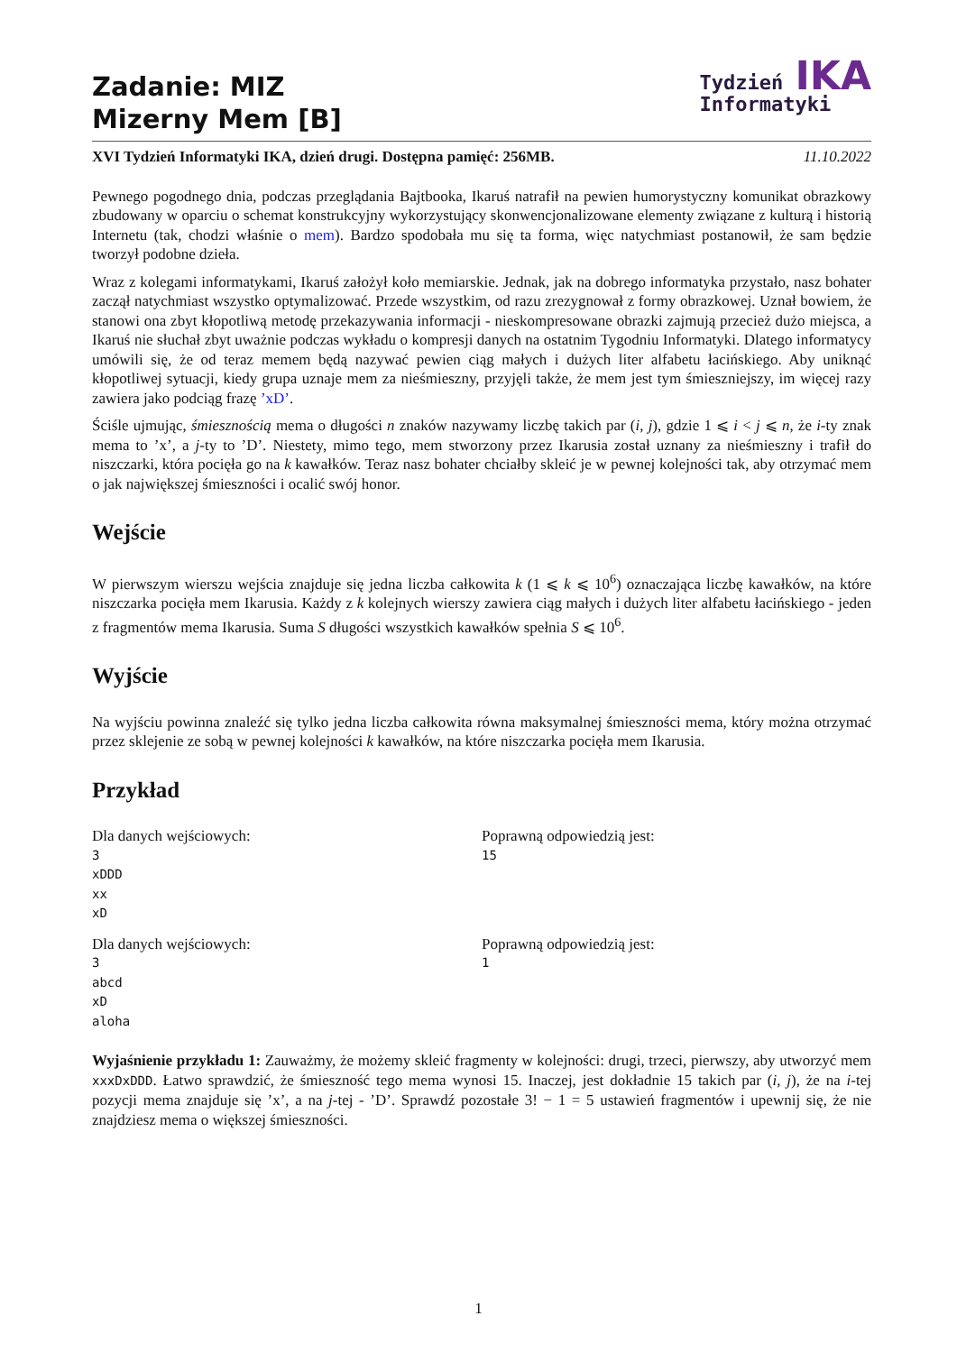Zadanie: MIZ
Mizerny Mem [B]
Tydzień IKA
Informatyki
XVI Tydzień Informatyki IKA, dzień drugi. Dostępna pamięć: 256MB. 11.10.2022
Pewnego pogodnego dnia, podczas przeglądania Bajtbooka, Ikaruś natrafił na pewien humorystyczny komunikat obrazkowy zbudowany w oparciu o schemat konstrukcyjny wykorzystujący skonwencjonalizowane elementy związane z kulturą i historią Internetu (tak, chodzi właśnie o mem). Bardzo spodobała mu się ta forma, więc natychmiast postanowił, że sam będzie tworzył podobne dzieła.
Wraz z kolegami informatykami, Ikaruś założył koło memiarskie. Jednak, jak na dobrego informatyka przystało, nasz bohater zaczął natychmiast wszystko optymalizować. Przede wszystkim, od razu zrezygnował z formy obrazkowej. Uznał bowiem, że stanowi ona zbyt kłopotliwą metodę przekazywania informacji - nieskompresowane obrazki zajmują przecież dużo miejsca, a Ikaruś nie słuchał zbyt uważnie podczas wykładu o kompresji danych na ostatnim Tygodniu Informatyki. Dlatego informatycy umówili się, że od teraz memem będą nazywać pewien ciąg małych i dużych liter alfabetu łacińskiego. Aby uniknąć kłopotliwej sytuacji, kiedy grupa uznaje mem za nieśmieszny, przyjęli także, że mem jest tym śmieszniejszy, im więcej razy zawiera jako podciąg frazę ’xD’.
Ściśle ujmując, śmiesznością mema o długości n znaków nazywamy liczbę takich par (i, j), gdzie 1 ⩽ i < j ⩽ n, że i-ty znak mema to ’x’, a j-ty to ’D’. Niestety, mimo tego, mem stworzony przez Ikarusia został uznany za nieśmieszny i trafił do niszczarki, która pocięła go na k kawałków. Teraz nasz bohater chciałby skleić je w pewnej kolejności tak, aby otrzymać mem o jak największej śmieszności i ocalić swój honor.
Wejście
W pierwszym wierszu wejścia znajduje się jedna liczba całkowita k (1 ⩽ k ⩽ 10<sup>6</sup>) oznaczająca liczbę kawałków, na które niszczarka pocięła mem Ikarusia. Każdy z k kolejnych wierszy zawiera ciąg małych i dużych liter alfabetu łacińskiego - jeden z fragmentów mema Ikarusia. Suma S długości wszystkich kawałków spełnia S ⩽ 10<sup>6</sup>.
Wyjście
Na wyjściu powinna znaleźć się tylko jedna liczba całkowita równa maksymalnej śmieszności mema, który można otrzymać przez sklejenie ze sobą w pewnej kolejności k kawałków, na które niszczarka pocięła mem Ikarusia.
Przykład
Dla danych wejściowych:
3
xDDD
xx
xD
Poprawną odpowiedzią jest:
15
Dla danych wejściowych:
3
abcd
xD
aloha
Poprawną odpowiedzią jest:
1
Wyjaśnienie przykładu 1: Zauważmy, że możemy skleić fragmenty w kolejności: drugi, trzeci, pierwszy, aby utworzyć mem xxxDxDDD. Łatwo sprawdzić, że śmieszność tego mema wynosi 15. Inaczej, jest dokładnie 15 takich par (i, j), że na i-tej pozycji mema znajduje się ’x’, a na j-tej - ’D’. Sprawdź pozostałe 3! − 1 = 5 ustawień fragmentów i upewnij się, że nie znajdziesz mema o większej śmieszności.
1